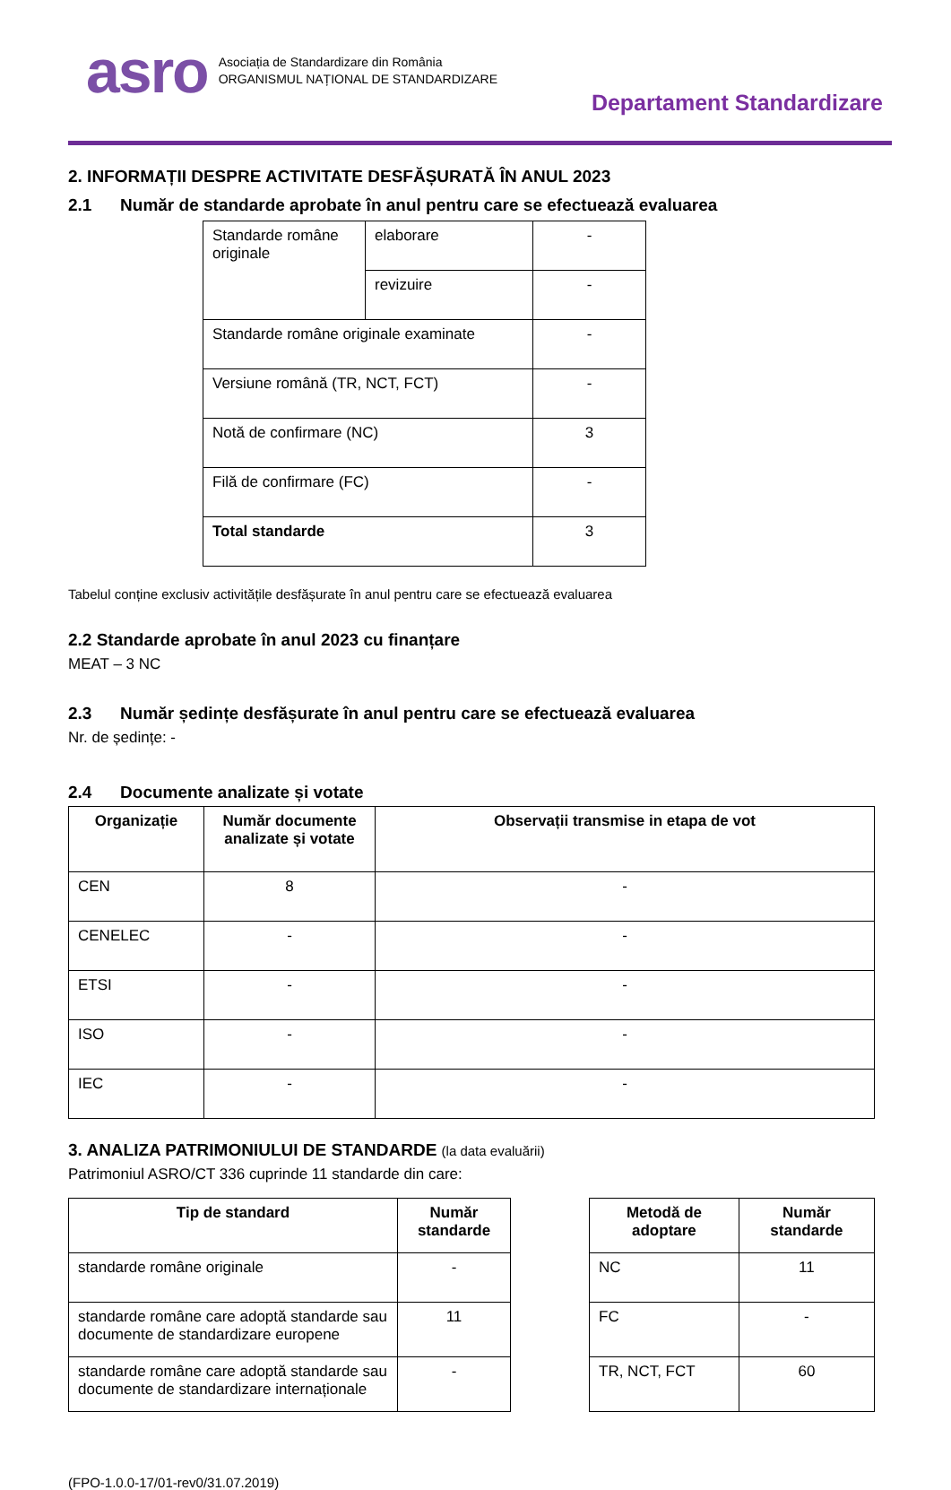asro
Asociația de Standardizare din România
ORGANISMUL NAȚIONAL DE STANDARDIZARE
Departament Standardizare
2. INFORMAȚII DESPRE ACTIVITATE DESFĂȘURATĂ ÎN ANUL 2023
2.1 Număr de standarde aprobate în anul pentru care se efectuează evaluarea
| Standarde române originale | elaborare | - |
| | revizuire | - |
| Standarde române originale examinate | | - |
| Versiune română (TR, NCT, FCT) | | - |
| Notă de confirmare (NC) | | 3 |
| Filă de confirmare (FC) | | - |
| Total standarde | | 3 |
Tabelul conține exclusiv activitățile desfășurate în anul pentru care se efectuează evaluarea
2.2 Standarde aprobate în anul 2023 cu finanțare
MEAT – 3 NC
2.3 Număr ședințe desfășurate în anul pentru care se efectuează evaluarea
Nr. de ședințe: -
2.4 Documente analizate și votate
| Organizație | Număr documente analizate și votate | Observații transmise in etapa de vot |
| --- | --- | --- |
| CEN | 8 | - |
| CENELEC | - | - |
| ETSI | - | - |
| ISO | - | - |
| IEC | - | - |
3. ANALIZA PATRIMONIULUI DE STANDARDE (la data evaluării)
Patrimoniul ASRO/CT 336 cuprinde 11 standarde din care:
| Tip de standard | Număr standarde |
| --- | --- |
| standarde române originale | - |
| standarde române care adoptă standarde sau documente de standardizare europene | 11 |
| standarde române care adoptă standarde sau documente de standardizare internaționale | - |
| Metodă de adoptare | Număr standarde |
| --- | --- |
| NC | 11 |
| FC | - |
| TR, NCT, FCT | 60 |
(FPO-1.0.0-17/01-rev0/31.07.2019)